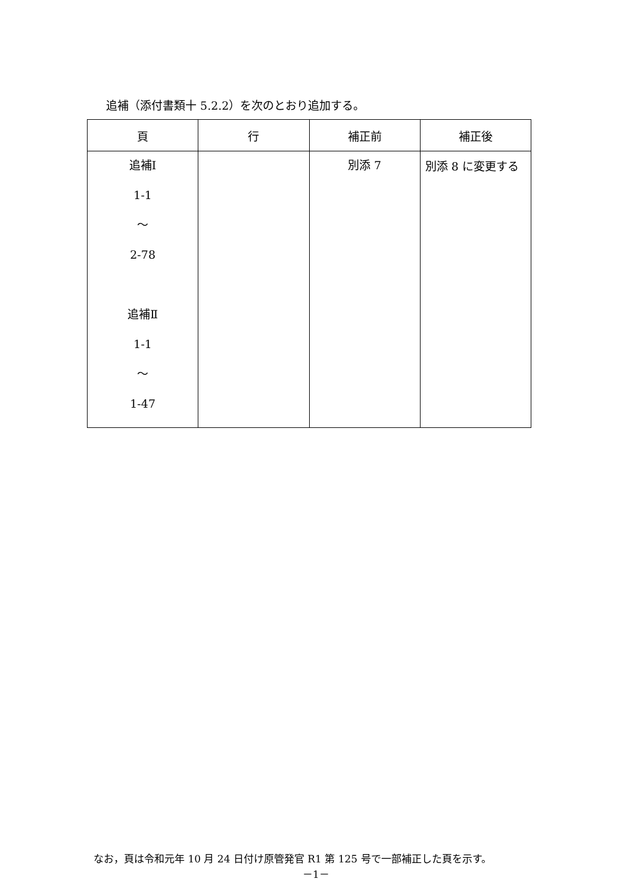追補（添付書類十 5.2.2）を次のとおり追加する。
| 頁 | 行 | 補正前 | 補正後 |
| --- | --- | --- | --- |
| 追補Ⅰ 1-1 ～ 2-78 追補Ⅱ 1-1 ～ 1-47 | | 別添 7 | 別添 8 に変更する |
なお，頁は令和元年 10 月 24 日付け原管発官 R1 第 125 号で一部補正した頁を示す。
－1－